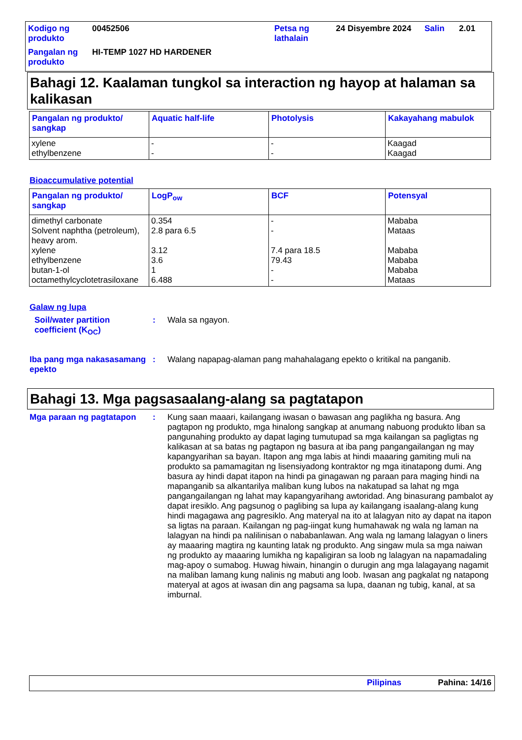| Kodigo ng produkto | 00452506 | Petsa ng lathalain | 24 Disyembre 2024 | Salin | 2.01 |
| Pangalan ng produkto | HI-TEMP 1027 HD HARDENER | | | | |
Bahagi 12. Kaalaman tungkol sa interaction ng hayop at halaman sa kalikasan
| Pangalan ng produkto/ sangkap | Aquatic half-life | Photolysis | Kakayahang mabulok |
| --- | --- | --- | --- |
| xylene ethylbenzene | - - | - - | Kaagad Kaagad |
Bioaccumulative potential
| Pangalan ng produkto/ sangkap | LogP<sub>ow</sub> | BCF | Potensyal |
| --- | --- | --- | --- |
| dimethyl carbonate Solvent naphtha (petroleum), heavy arom. xylene ethylbenzene butan-1-ol octamethylcyclotetrasiloxane | 0.354 2.8 para 6.5 3.12 3.6 1 6.488 | - - 7.4 para 18.5 79.43 - - | Mababa Mataas Mababa Mababa Mababa Mataas |
Galaw ng lupa
Soil/water partition coefficient (K<sub>OC</sub>)
: Wala sa ngayon.
Iba pang mga nakasasamang epekto
: Walang napapag-alaman pang mahahalagang epekto o kritikal na panganib.
Bahagi 13. Mga pagsasaalang-alang sa pagtatapon
Mga paraan ng pagtatapon : Kung saan maaari, kailangang iwasan o bawasan ang paglikha ng basura. Ang pagtapon ng produkto, mga hinalong sangkap at anumang nabuong produkto liban sa pangunahing produkto ay dapat laging tumutupad sa mga kailangan sa pagligtas ng kalikasan at sa batas ng pagtapon ng basura at iba pang pangangailangan ng may kapangyarihan sa bayan. Itapon ang mga labis at hindi maaaring gamiting muli na produkto sa pamamagitan ng lisensiyadong kontraktor ng mga itinatapong dumi. Ang basura ay hindi dapat itapon na hindi pa ginagawan ng paraan para maging hindi na mapanganib sa alkantarilya maliban kung lubos na nakatupad sa lahat ng mga pangangailangan ng lahat may kapangyarihang awtoridad. Ang binasurang pambalot ay dapat iresiklo. Ang pagsunog o paglibing sa lupa ay kailangang isaalang-alang kung hindi magagawa ang pagresiklo. Ang materyal na ito at lalagyan nito ay dapat na itapon sa ligtas na paraan. Kailangan ng pag-iingat kung humahawak ng wala ng laman na lalagyan na hindi pa nalilinisan o nababanlawan. Ang wala ng lamang lalagyan o liners ay maaaring magtira ng kaunting latak ng produkto. Ang singaw mula sa mga naiwan ng produkto ay maaaring lumikha ng kapaligiran sa loob ng lalagyan na napamadaling mag-apoy o sumabog. Huwag hiwain, hinangin o durugin ang mga lalagayang nagamit na maliban lamang kung nalinis ng mabuti ang loob. Iwasan ang pagkalat ng natapong materyal at agos at iwasan din ang pagsama sa lupa, daanan ng tubig, kanal, at sa imburnal.
Pilipinas Pahina: 14/16